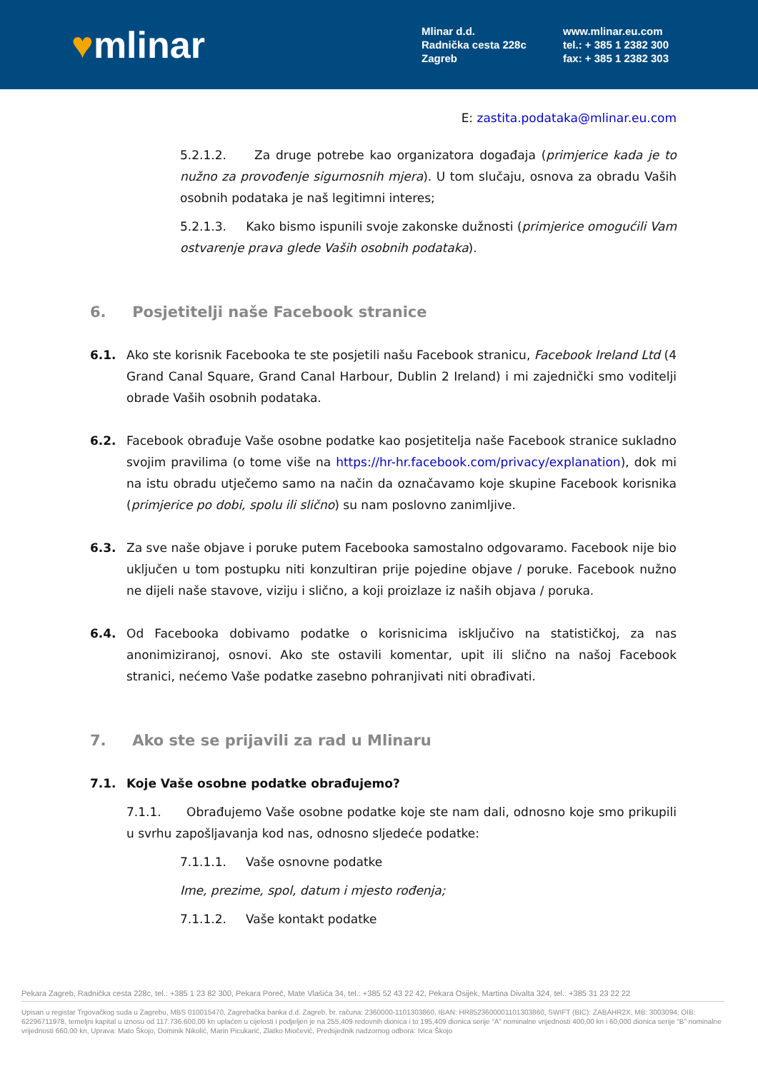♥mlinar
Mlinar d.d.
Radnička cesta 228c
Zagreb
www.mlinar.eu.com
tel.: + 385 1 2382 300
fax: + 385 1 2382 303
E: zastita.podataka@mlinar.eu.com
5.2.1.2. Za druge potrebe kao organizatora događaja (primjerice kada je to nužno za provođenje sigurnosnih mjera). U tom slučaju, osnova za obradu Vaših osobnih podataka je naš legitimni interes;
5.2.1.3. Kako bismo ispunili svoje zakonske dužnosti (primjerice omogućili Vam ostvarenje prava glede Vaših osobnih podataka).
6. Posjetitelji naše Facebook stranice
6.1. Ako ste korisnik Facebooka te ste posjetili našu Facebook stranicu, Facebook Ireland Ltd (4 Grand Canal Square, Grand Canal Harbour, Dublin 2 Ireland) i mi zajednički smo voditelji obrade Vaših osobnih podataka.
6.2. Facebook obrađuje Vaše osobne podatke kao posjetitelja naše Facebook stranice sukladno svojim pravilima (o tome više na https://hr-hr.facebook.com/privacy/explanation), dok mi na istu obradu utječemo samo na način da označavamo koje skupine Facebook korisnika (primjerice po dobi, spolu ili slično) su nam poslovno zanimljive.
6.3. Za sve naše objave i poruke putem Facebooka samostalno odgovaramo. Facebook nije bio uključen u tom postupku niti konzultiran prije pojedine objave / poruke. Facebook nužno ne dijeli naše stavove, viziju i slično, a koji proizlaze iz naših objava / poruka.
6.4. Od Facebooka dobivamo podatke o korisnicima isključivo na statističkoj, za nas anonimiziranoj, osnovi. Ako ste ostavili komentar, upit ili slično na našoj Facebook stranici, nećemo Vaše podatke zasebno pohranjivati niti obrađivati.
7. Ako ste se prijavili za rad u Mlinaru
7.1. Koje Vaše osobne podatke obrađujemo?
7.1.1. Obrađujemo Vaše osobne podatke koje ste nam dali, odnosno koje smo prikupili u svrhu zapošljavanja kod nas, odnosno sljedeće podatke:
7.1.1.1. Vaše osnovne podatke
Ime, prezime, spol, datum i mjesto rođenja;
7.1.1.2. Vaše kontakt podatke
Pekara Zagreb, Radnička cesta 228c, tel.: +385 1 23 82 300, Pekara Poreč, Mate Vlašića 34, tel.: +385 52 43 22 42, Pekara Osijek, Martina Divalta 324, tel.: +385 31 23 22 22
Upisan u registar Trgovačkog suda u Zagrebu, MBS 010015470, Zagrebačka banka d.d. Zagreb, br. računa: 2360000-1101303860, IBAN: HR8523600001101303860, SWIFT (BIC): ZABAHR2X, MB: 3003094, OIB: 62296711978, temeljni kapital u iznosu od 117.736.600,00 kn uplaćen u cijelosti i podjeljen je na 255,409 redovnih dionica i to 195,409 dionica serije “A” nominalne vrijednosti 400,00 kn i 60,000 dionica serije “B” nominalne vrijednosti 660,00 kn, Uprava: Mato Škojo, Dominik Nikolić, Marin Picukarić, Zlatko Miočević, Predsjednik nadzornog odbora: Ivica Škojo